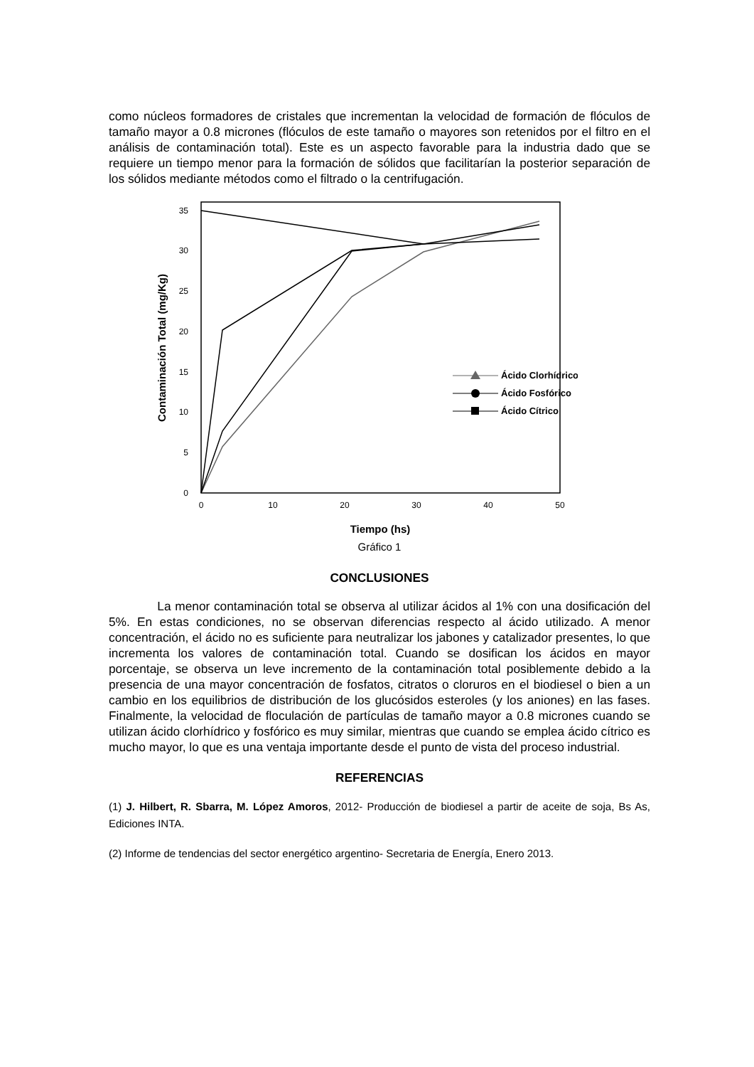como núcleos formadores de cristales que incrementan la velocidad de formación de flóculos de tamaño mayor a 0.8 micrones (flóculos de este tamaño o mayores son retenidos por el filtro en el análisis de contaminación total). Este es un aspecto favorable para la industria dado que se requiere un tiempo menor para la formación de sólidos que facilitarían la posterior separación de los sólidos mediante métodos como el filtrado o la centrifugación.
0
5
10
15
20
25
30
35
0
10
20
30
40
50
Tiempo (hs)
Contaminación Total (mg/Kg)
Ácido Clorhídrico
Ácido Fosfórico
Ácido Cítrico
Gráfico 1
CONCLUSIONES
La menor contaminación total se observa al utilizar ácidos al 1% con una dosificación del 5%. En estas condiciones, no se observan diferencias respecto al ácido utilizado. A menor concentración, el ácido no es suficiente para neutralizar los jabones y catalizador presentes, lo que incrementa los valores de contaminación total. Cuando se dosifican los ácidos en mayor porcentaje, se observa un leve incremento de la contaminación total posiblemente debido a la presencia de una mayor concentración de fosfatos, citratos o cloruros en el biodiesel o bien a un cambio en los equilibrios de distribución de los glucósidos esteroles (y los aniones) en las fases. Finalmente, la velocidad de floculación de partículas de tamaño mayor a 0.8 micrones cuando se utilizan ácido clorhídrico y fosfórico es muy similar, mientras que cuando se emplea ácido cítrico es mucho mayor, lo que es una ventaja importante desde el punto de vista del proceso industrial.
REFERENCIAS
(1) J. Hilbert, R. Sbarra, M. López Amoros, 2012- Producción de biodiesel a partir de aceite de soja, Bs As, Ediciones INTA.
(2) Informe de tendencias del sector energético argentino- Secretaria de Energía, Enero 2013.